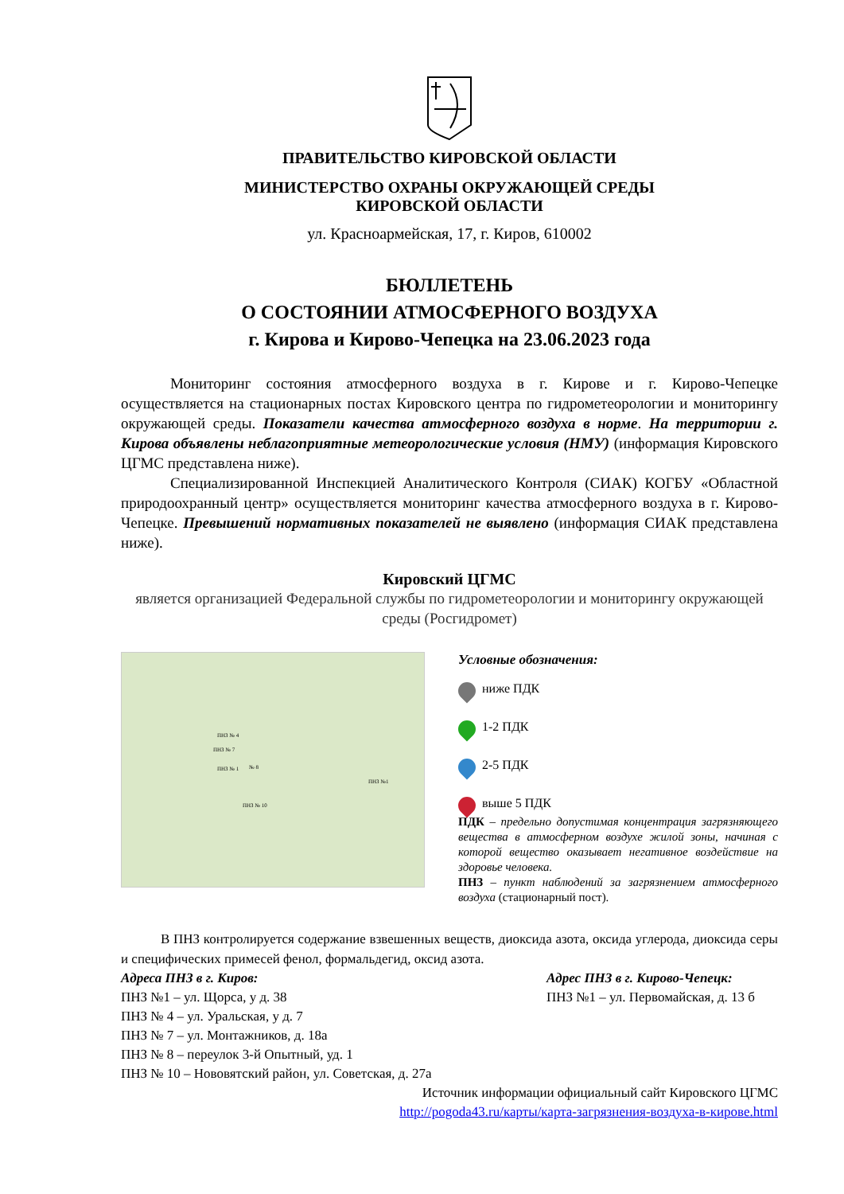ПРАВИТЕЛЬСТВО КИРОВСКОЙ ОБЛАСТИ
МИНИСТЕРСТВО ОХРАНЫ ОКРУЖАЮЩЕЙ СРЕДЫ
КИРОВСКОЙ ОБЛАСТИ
ул. Красноармейская, 17, г. Киров, 610002
БЮЛЛЕТЕНЬ
О СОСТОЯНИИ АТМОСФЕРНОГО ВОЗДУХА
г. Кирова и Кирово-Чепецка на 23.06.2023 года
Мониторинг состояния атмосферного воздуха в г. Кирове и г. Кирово-Чепецке осуществляется на стационарных постах Кировского центра по гидрометеорологии и мониторингу окружающей среды. Показатели качества атмосферного воздуха в норме. На территории г. Кирова объявлены неблагоприятные метеорологические условия (НМУ) (информация Кировского ЦГМС представлена ниже).
Специализированной Инспекцией Аналитического Контроля (СИАК) КОГБУ «Областной природоохранный центр» осуществляется мониторинг качества атмосферного воздуха в г. Кирово-Чепецке. Превышений нормативных показателей не выявлено (информация СИАК представлена ниже).
Кировский ЦГМС
является организацией Федеральной службы по гидрометеорологии и мониторингу окружающей среды (Росгидромет)
ПНЗ № 4
ПНЗ № 7
ПНЗ № 1 № 8
ПНЗ № 10
ПНЗ №1
Условные обозначения:
ниже ПДК
1-2 ПДК
2-5 ПДК
выше 5 ПДК
ПДК – предельно допустимая концентрация загрязняющего вещества в атмосферном воздухе жилой зоны, начиная с которой вещество оказывает негативное воздействие на здоровье человека.
ПНЗ – пункт наблюдений за загрязнением атмосферного воздуха (стационарный пост).
В ПНЗ контролируется содержание взвешенных веществ, диоксида азота, оксида углерода, диоксида серы и специфических примесей фенол, формальдегид, оксид азота.
Адреса ПНЗ в г. Киров:
ПНЗ №1 – ул. Щорса, у д. 38
ПНЗ № 4 – ул. Уральская, у д. 7
ПНЗ № 7 – ул. Монтажников, д. 18а
ПНЗ № 8 – переулок 3-й Опытный, уд. 1
ПНЗ № 10 – Нововятский район, ул. Советская, д. 27а
Адрес ПНЗ в г. Кирово-Чепецк:
ПНЗ №1 – ул. Первомайская, д. 13 б
Источник информации официальный сайт Кировского ЦГМС
http://pogoda43.ru/карты/карта-загрязнения-воздуха-в-кирове.html